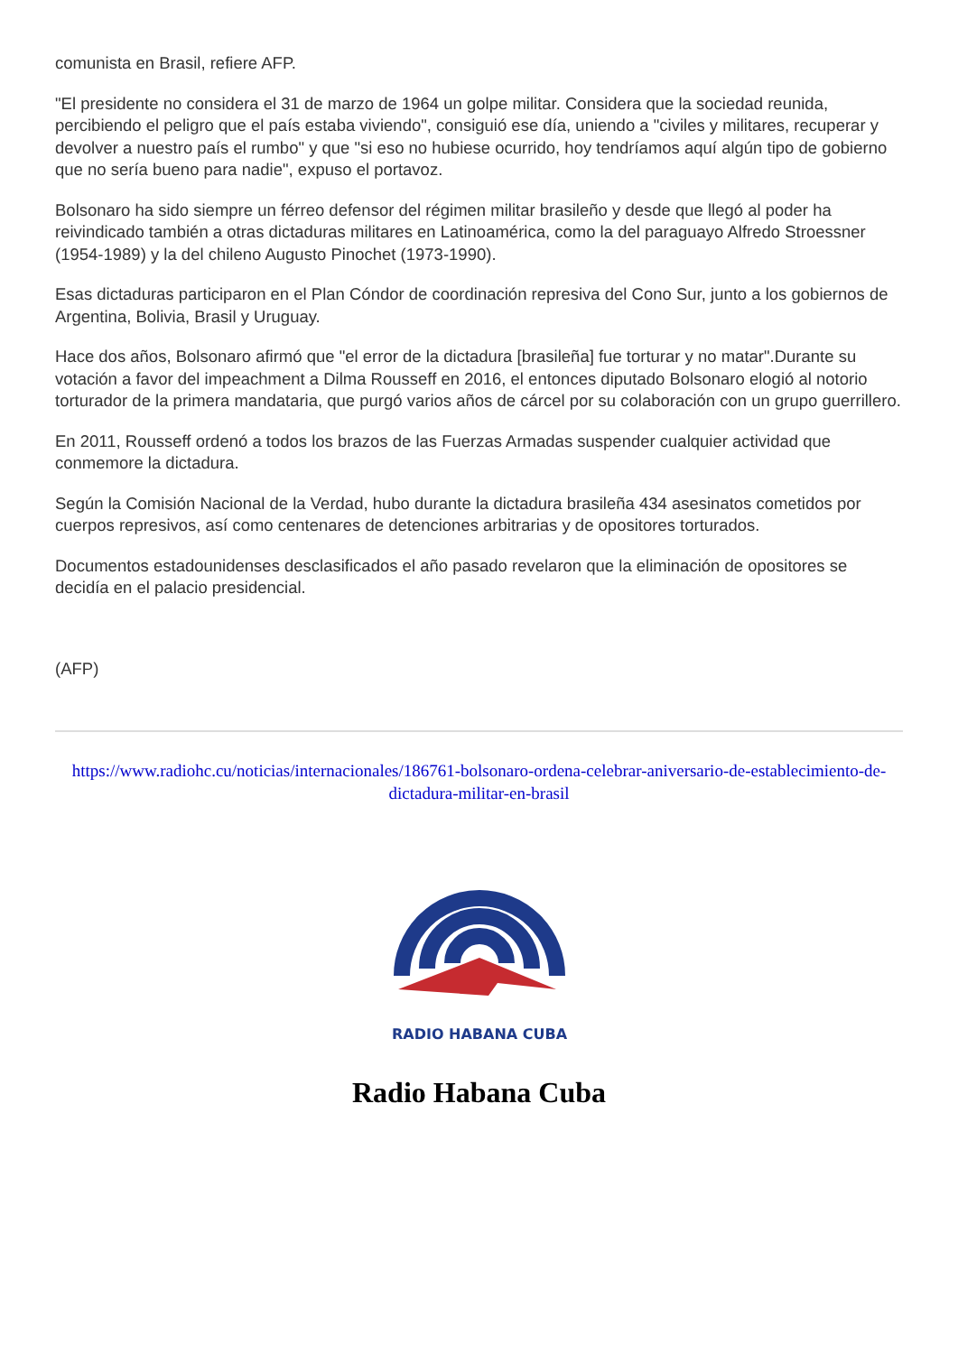comunista en Brasil, refiere AFP.
"El presidente no considera el 31 de marzo de 1964 un golpe militar. Considera que la sociedad reunida, percibiendo el peligro que el país estaba viviendo", consiguió ese día, uniendo a "civiles y militares, recuperar y devolver a nuestro país el rumbo" y que "si eso no hubiese ocurrido, hoy tendríamos aquí algún tipo de gobierno que no sería bueno para nadie", expuso el portavoz.
Bolsonaro ha sido siempre un férreo defensor del régimen militar brasileño y desde que llegó al poder ha reivindicado también a otras dictaduras militares en Latinoamérica, como la del paraguayo Alfredo Stroessner (1954-1989) y la del chileno Augusto Pinochet (1973-1990).
Esas dictaduras participaron en el Plan Cóndor de coordinación represiva del Cono Sur, junto a los gobiernos de Argentina, Bolivia, Brasil y Uruguay.
Hace dos años, Bolsonaro afirmó que "el error de la dictadura [brasileña] fue torturar y no matar".Durante su votación a favor del impeachment a Dilma Rousseff en 2016, el entonces diputado Bolsonaro elogió al notorio torturador de la primera mandataria, que purgó varios años de cárcel por su colaboración con un grupo guerrillero.
En 2011, Rousseff ordenó a todos los brazos de las Fuerzas Armadas suspender cualquier actividad que conmemore la dictadura.
Según la Comisión Nacional de la Verdad, hubo durante la dictadura brasileña 434 asesinatos cometidos por cuerpos represivos, así como centenares de detenciones arbitrarias y de opositores torturados.
Documentos estadounidenses desclasificados el año pasado revelaron que la eliminación de opositores se decidía en el palacio presidencial.
(AFP)
https://www.radiohc.cu/noticias/internacionales/186761-bolsonaro-ordena-celebrar-aniversario-de-establecimiento-de-dictadura-militar-en-brasil
RADIO HABANA CUBA
Radio Habana Cuba